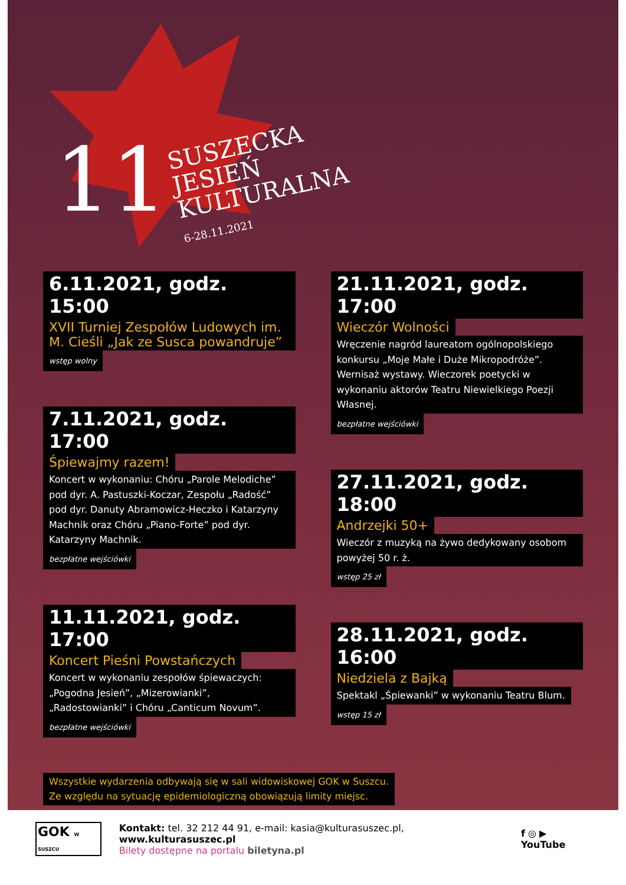11
SUSZECKA
JESIEŃ
KULTURALNA
6-28.11.2021
6.11.2021, godz. 15:00
XVII Turniej Zespołów Ludowych im. M. Cieśli „Jak ze Susca powandruje”
wstęp wolny
7.11.2021, godz. 17:00
Śpiewajmy razem!
Koncert w wykonaniu: Chóru „Parole Melodiche” pod dyr. A. Pastuszki-Koczar, Zespołu „Radość” pod dyr. Danuty Abramowicz-Heczko i Katarzyny Machnik oraz Chóru „Piano-Forte” pod dyr. Katarzyny Machnik.
bezpłatne wejściówki
11.11.2021, godz. 17:00
Koncert Pieśni Powstańczych
Koncert w wykonaniu zespołów śpiewaczych: „Pogodna Jesień”, „Mizerowianki”, „Radostowianki” i Chóru „Canticum Novum”.
bezpłatne wejściówki
21.11.2021, godz. 17:00
Wieczór Wolności
Wręczenie nagród laureatom ogólnopolskiego konkursu „Moje Małe i Duże Mikropodróże”. Wernisaż wystawy. Wieczorek poetycki w wykonaniu aktorów Teatru Niewielkiego Poezji Własnej.
bezpłatne wejściówki
27.11.2021, godz. 18:00
Andrzejki 50+
Wieczór z muzyką na żywo dedykowany osobom powyżej 50 r. ż.
wstęp 25 zł
28.11.2021, godz. 16:00
Niedziela z Bajką
Spektakl „Śpiewanki” w wykonaniu Teatru Blum.
wstęp 15 zł
Wszystkie wydarzenia odbywają się w sali widowiskowej GOK w Suszcu.
Ze względu na sytuację epidemiologiczną obowiązują limity miejsc.
GOK W SUSZCU
Kontakt: tel. 32 212 44 91, e-mail: kasia@kulturasuszec.pl, www.kulturasuszec.pl
Bilety dostępne na portalu biletyna.pl
f ◎ ▶ YouTube